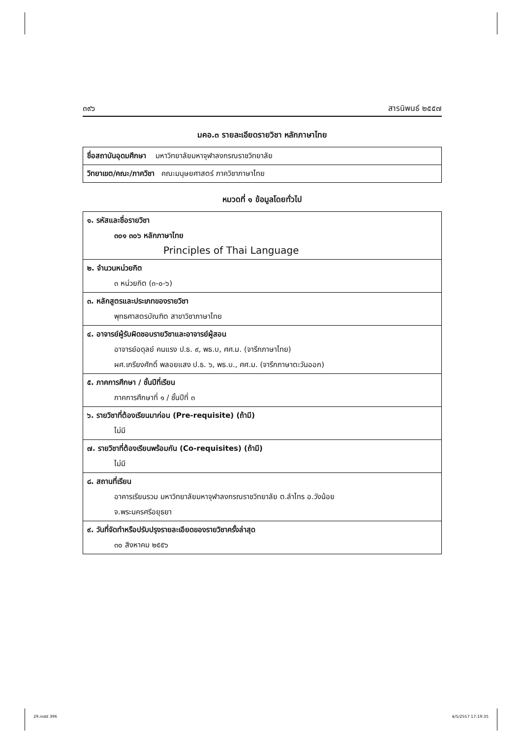๓๙๖ สารนิพนธ์ ๒๕๕๗
มคอ.๓ รายละเอียดรายวิชา หลักภาษาไทย
| ชื่อสถาบันอุดมศึกษา มหาวิทยาลัยมหาจุฬาลงกรณราชวิทยาลัย |
| วิทยาเขต/คณะ/ภาควิชา คณะมนุษยศาสตร์ ภาควิชาภาษาไทย |
หมวดที่ ๑ ข้อมูลโดยทั่วไป
| ๑. รหัสและชื่อรายวิชา ๓๐๑ ๓๐๖ หลักภาษาไทย Principles of Thai Language |
| ๒. จำนวนหน่วยกิต ๓ หน่วยกิต (๓-๐-๖) |
| ๓. หลักสูตรและประเภทของรายวิชา พุทธศาสตรบัณฑิต สาขาวิชาภาษาไทย |
| ๔. อาจารย์ผู้รับผิดชอบรายวิชาและอาจารย์ผู้สอน อาจารย์อดุลย์ คนแรง ป.ธ. ๙, พธ.บ, ศศ.ม. (จารึกภาษาไทย) ผศ.เกรียงศักดิ์ พลอยแสง ป.ธ. ๖, พธ.บ., ศศ.ม. (จารึกภาษาตะวันออก) |
| ๕. ภาคการศึกษา / ชั้นปีที่เรียน ภาคการศึกษาที่ ๑ / ชั้นปีที่ ๓ |
| ๖. รายวิชาที่ต้องเรียนมาก่อน (Pre-requisite) (ถ้ามี) ไม่มี |
| ๗. รายวิชาที่ต้องเรียนพร้อมกัน (Co-requisites) (ถ้ามี) ไม่มี |
| ๘. สถานที่เรียน อาคารเรียนรวม มหาวิทยาลัยมหาจุฬาลงกรณราชวิทยาลัย ต.ลำไทร อ.วังน้อย จ.พระนครศรีอยุธยา |
| ๙. วันที่จัดทำหรือปรับปรุงรายละเอียดของรายวิชาครั้งล่าสุด ๓๐ สิงหาคม ๒๕๕๖ |
29.indd 396 4/5/2557 17:19:35